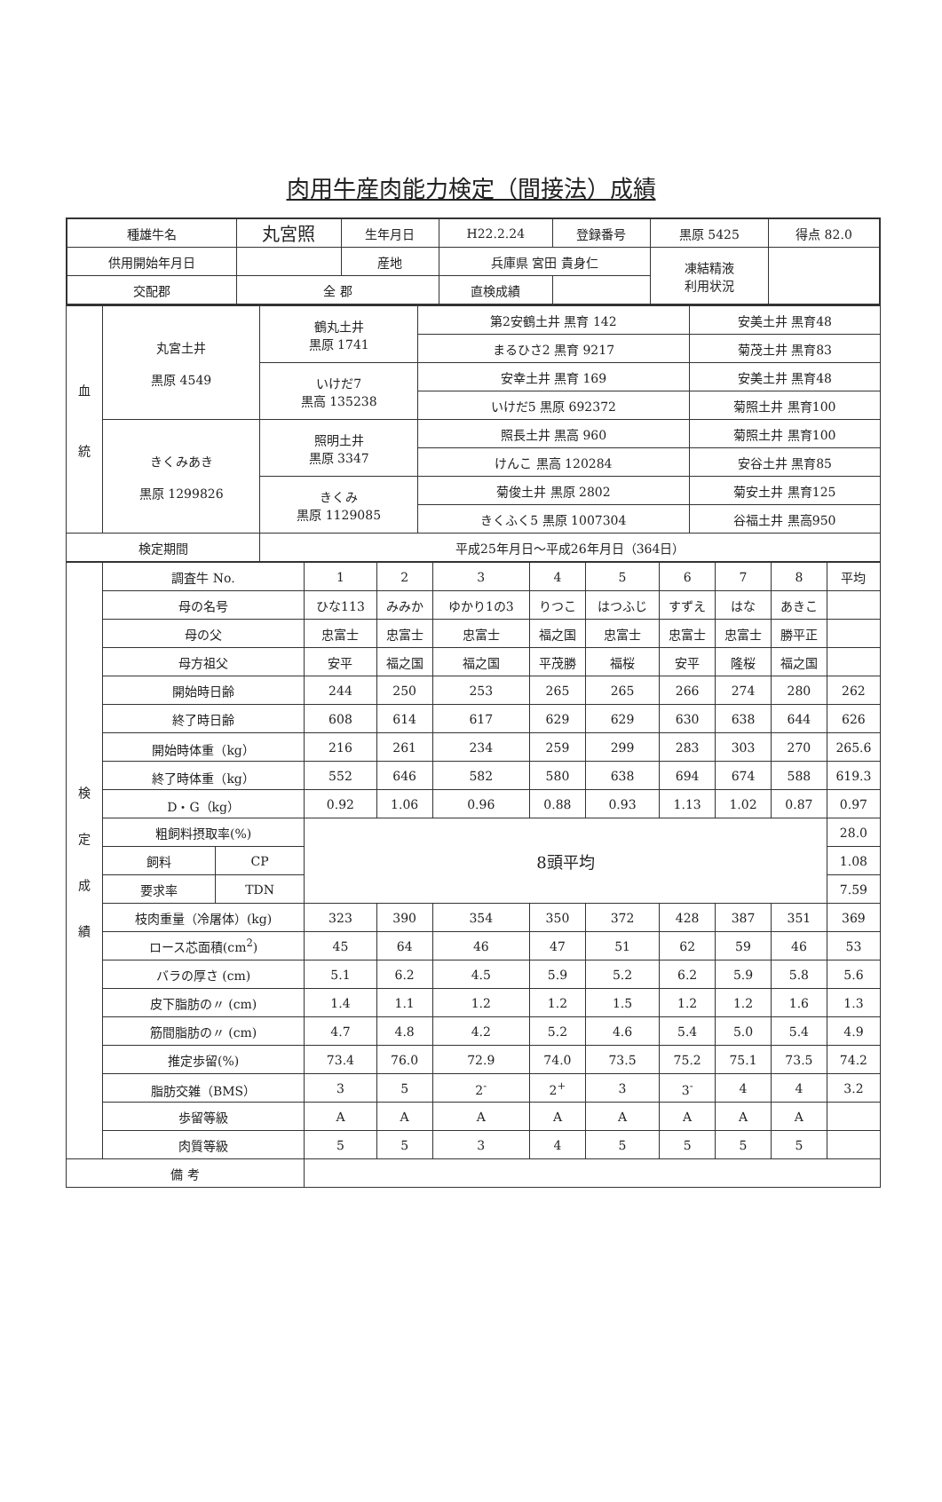肉用牛産肉能力検定（間接法）成績
| 種雄牛名 | 丸宮照 | 生年月日 | | H22.2.24 | 登録番号 | 黒原 5425 | 得点 82.0 |
| 供用開始年月日 | | | 産地 | 兵庫県 宮田 貴身仁 | | 凍結精液 利用状況 | |
| 交配郡 | 全 郡 | | | 直検成績 | | | |
| 血 統 | 丸宮土井 黒原 4549 | 鶴丸土井 黒原 1741 | 第2安鶴土井 黒育 142 | 安美土井 黒育48 |
| | | | まるひさ2 黒育 9217 | 菊茂土井 黒育83 |
| | | いけだ7 黒高 135238 | 安幸土井 黒育 169 | 安美土井 黒育48 |
| | | | いけだ5 黒原 692372 | 菊照土井 黒育100 |
| | きくみあき 黒原 1299826 | 照明土井 黒原 3347 | 照長土井 黒高 960 | 菊照土井 黒育100 |
| | | | けんこ 黒高 120284 | 安谷土井 黒育85 |
| | | きくみ 黒原 1129085 | 菊俊土井 黒原 2802 | 菊安土井 黒育125 |
| | | | きくふく5 黒原 1007304 | 谷福土井 黒高950 |
| 検定期間 | | 平成25年月日～平成26年月日（364日） | | |
| 検 定 成 績 | 調査牛 No. | | 1 | 2 | 3 | 4 | 5 | 6 | 7 | 8 | 平均 |
| | 母の名号 | | ひな113 | みみか | ゆかり1の3 | りつこ | はつふじ | すずえ | はな | あきこ | |
| | 母の父 | | 忠富士 | 忠富士 | 忠富士 | 福之国 | 忠富士 | 忠富士 | 忠富士 | 勝平正 | |
| | 母方祖父 | | 安平 | 福之国 | 福之国 | 平茂勝 | 福桜 | 安平 | 隆桜 | 福之国 | |
| | 開始時日齢 | | 244 | 250 | 253 | 265 | 265 | 266 | 274 | 280 | 262 |
| | 終了時日齢 | | 608 | 614 | 617 | 629 | 629 | 630 | 638 | 644 | 626 |
| | 開始時体重（kg） | | 216 | 261 | 234 | 259 | 299 | 283 | 303 | 270 | 265.6 |
| | 終了時体重（kg） | | 552 | 646 | 582 | 580 | 638 | 694 | 674 | 588 | 619.3 |
| | D・G（kg） | | 0.92 | 1.06 | 0.96 | 0.88 | 0.93 | 1.13 | 1.02 | 0.87 | 0.97 |
| | 粗飼料摂取率(%) | | 8頭平均 | | | | | | | | 28.0 |
| | 飼料 | CP | | | | | | | | | 1.08 |
| | 要求率 | TDN | | | | | | | | | 7.59 |
| | 枝肉重量（冷屠体）(kg) | | 323 | 390 | 354 | 350 | 372 | 428 | 387 | 351 | 369 |
| | ロース芯面積(cm<sup>2</sup>) | | 45 | 64 | 46 | 47 | 51 | 62 | 59 | 46 | 53 |
| | バラの厚さ (cm) | | 5.1 | 6.2 | 4.5 | 5.9 | 5.2 | 6.2 | 5.9 | 5.8 | 5.6 |
| | 皮下脂肪の〃 (cm) | | 1.4 | 1.1 | 1.2 | 1.2 | 1.5 | 1.2 | 1.2 | 1.6 | 1.3 |
| | 筋間脂肪の〃 (cm) | | 4.7 | 4.8 | 4.2 | 5.2 | 4.6 | 5.4 | 5.0 | 5.4 | 4.9 |
| | 推定歩留(%) | | 73.4 | 76.0 | 72.9 | 74.0 | 73.5 | 75.2 | 75.1 | 73.5 | 74.2 |
| | 脂肪交雑（BMS） | | 3 | 5 | 2<sup>-</sup> | 2<sup>+</sup> | 3 | 3<sup>-</sup> | 4 | 4 | 3.2 |
| | 歩留等級 | | A | A | A | A | A | A | A | A | |
| | 肉質等級 | | 5 | 5 | 3 | 4 | 5 | 5 | 5 | 5 | |
| 備 考 | | | | | | | | | | | |